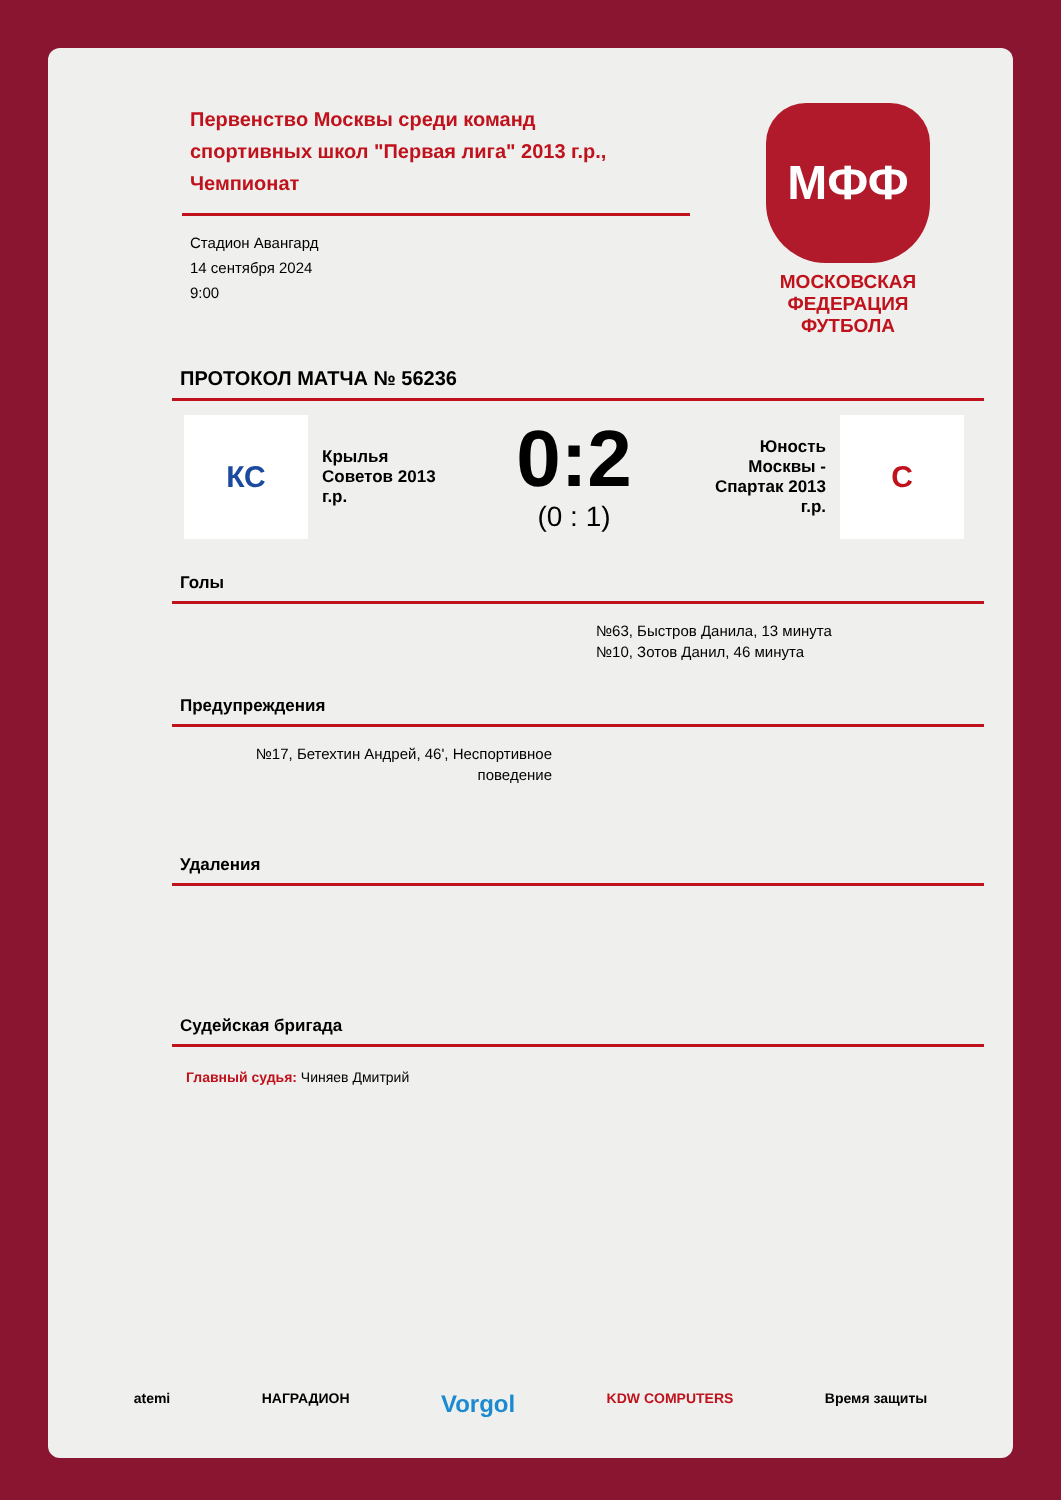Первенство Москвы среди команд спортивных школ "Первая лига" 2013 г.р., Чемпионат
Стадион Авангард
14 сентября 2024
9:00
МФФ
МОСКОВСКАЯ
ФЕДЕРАЦИЯ
ФУТБОЛА
ПРОТОКОЛ МАТЧА № 56236
КС
Крылья Советов 2013 г.р.
0:2
(0 : 1)
Юность Москвы - Спартак 2013 г.р.
С
Голы
№63, Быстров Данила, 13 минута
№10, Зотов Данил, 46 минута
Предупреждения
№17, Бетехтин Андрей, 46', Неспортивное поведение
Удаления
Судейская бригада
Главный судья: Чиняев Дмитрий
atemi НАГРАДИОН Vorgol KDW COMPUTERS Время защиты